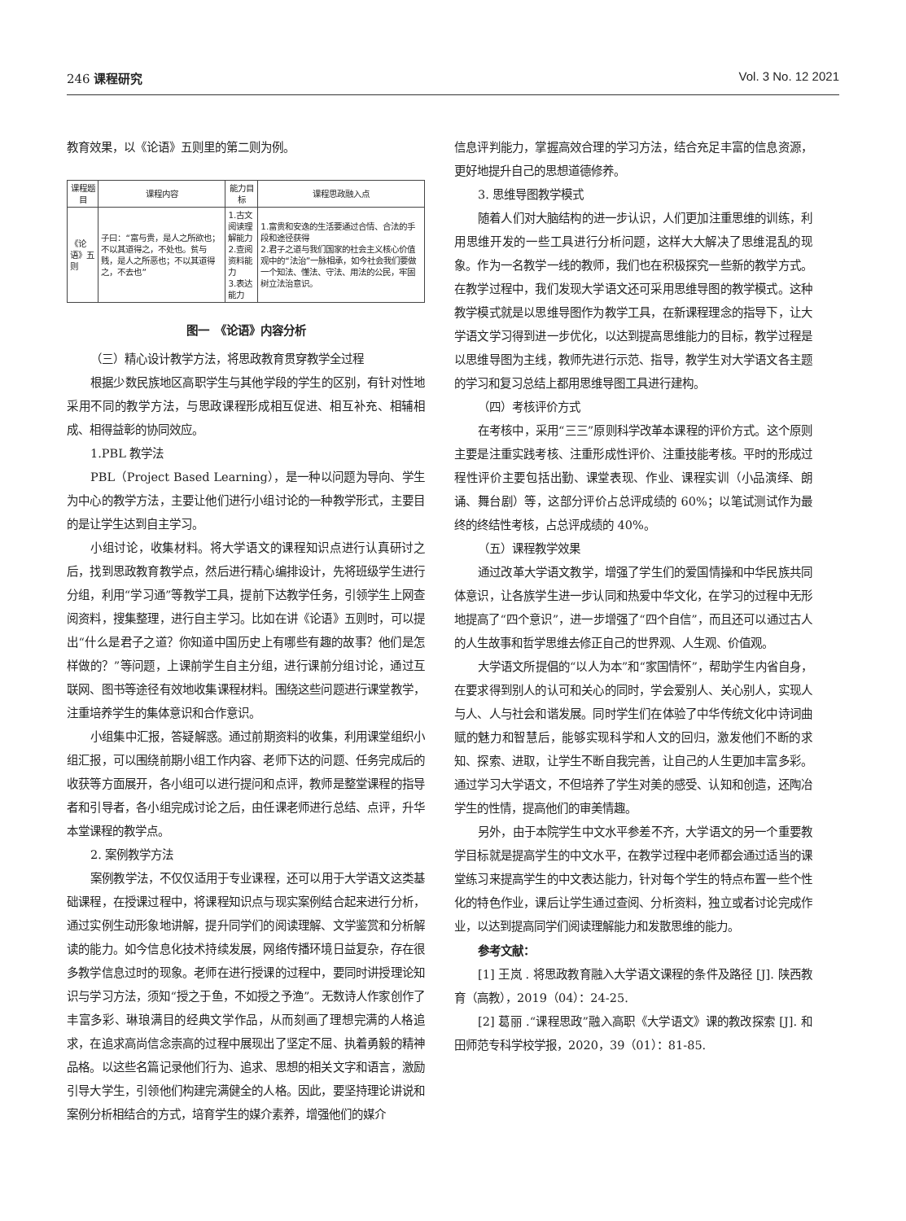246 课程研究 Vol. 3 No. 12 2021
教育效果，以《论语》五则里的第二则为例。
| 课程题目 | 课程内容 | 能力目标 | 课程思政融入点 |
| --- | --- | --- | --- |
| 《论语》五则 | 子曰：“富与贵，是人之所欲也；不以其道得之，不处也。贫与贱，是人之所恶也；不以其道得之，不去也” | 1.古文阅读理解能力 2.查阅资料能力 3.表达能力 | 1.富贵和安逸的生活要通过合情、合法的手段和途径获得 2.君子之道与我们国家的社会主义核心价值观中的“法治”一脉相承，如今社会我们要做一个知法、懂法、守法、用法的公民，牢固树立法治意识。 |
图一　《论语》内容分析
（三）精心设计教学方法，将思政教育贯穿教学全过程
根据少数民族地区高职学生与其他学段的学生的区别，有针对性地采用不同的教学方法，与思政课程形成相互促进、相互补充、相辅相成、相得益彰的协同效应。
1.PBL 教学法
PBL（Project Based Learning），是一种以问题为导向、学生为中心的教学方法，主要让他们进行小组讨论的一种教学形式，主要目的是让学生达到自主学习。
小组讨论，收集材料。将大学语文的课程知识点进行认真研讨之后，找到思政教育教学点，然后进行精心编排设计，先将班级学生进行分组，利用“学习通”等教学工具，提前下达教学任务，引领学生上网查阅资料，搜集整理，进行自主学习。比如在讲《论语》五则时，可以提出“什么是君子之道？你知道中国历史上有哪些有趣的故事？他们是怎样做的？”等问题，上课前学生自主分组，进行课前分组讨论，通过互联网、图书等途径有效地收集课程材料。围绕这些问题进行课堂教学，注重培养学生的集体意识和合作意识。
小组集中汇报，答疑解惑。通过前期资料的收集，利用课堂组织小组汇报，可以围绕前期小组工作内容、老师下达的问题、任务完成后的收获等方面展开，各小组可以进行提问和点评，教师是整堂课程的指导者和引导者，各小组完成讨论之后，由任课老师进行总结、点评，升华本堂课程的教学点。
2. 案例教学方法
案例教学法，不仅仅适用于专业课程，还可以用于大学语文这类基础课程，在授课过程中，将课程知识点与现实案例结合起来进行分析，通过实例生动形象地讲解，提升同学们的阅读理解、文学鉴赏和分析解读的能力。如今信息化技术持续发展，网络传播环境日益复杂，存在很多教学信息过时的现象。老师在进行授课的过程中，要同时讲授理论知识与学习方法，须知“授之于鱼，不如授之予渔”。无数诗人作家创作了丰富多彩、琳琅满目的经典文学作品，从而刻画了理想完满的人格追求，在追求高尚信念崇高的过程中展现出了坚定不屈、执着勇毅的精神品格。以这些名篇记录他们行为、追求、思想的相关文字和语言，激励引导大学生，引领他们构建完满健全的人格。因此，要坚持理论讲说和案例分析相结合的方式，培育学生的媒介素养，增强他们的媒介
信息评判能力，掌握高效合理的学习方法，结合充足丰富的信息资源，更好地提升自己的思想道德修养。
3. 思维导图教学模式
随着人们对大脑结构的进一步认识，人们更加注重思维的训练，利用思维开发的一些工具进行分析问题，这样大大解决了思维混乱的现象。作为一名教学一线的教师，我们也在积极探究一些新的教学方式。在教学过程中，我们发现大学语文还可采用思维导图的教学模式。这种教学模式就是以思维导图作为教学工具，在新课程理念的指导下，让大学语文学习得到进一步优化，以达到提高思维能力的目标，教学过程是以思维导图为主线，教师先进行示范、指导，教学生对大学语文各主题的学习和复习总结上都用思维导图工具进行建构。
（四）考核评价方式
在考核中，采用“三三”原则科学改革本课程的评价方式。这个原则主要是注重实践考核、注重形成性评价、注重技能考核。平时的形成过程性评价主要包括出勤、课堂表现、作业、课程实训（小品演绎、朗诵、舞台剧）等，这部分评价占总评成绩的 60%；以笔试测试作为最终的终结性考核，占总评成绩的 40%。
（五）课程教学效果
通过改革大学语文教学，增强了学生们的爱国情操和中华民族共同体意识，让各族学生进一步认同和热爱中华文化，在学习的过程中无形地提高了“四个意识”，进一步增强了“四个自信”，而且还可以通过古人的人生故事和哲学思维去修正自己的世界观、人生观、价值观。
大学语文所提倡的“以人为本”和“家国情怀”，帮助学生内省自身，在要求得到别人的认可和关心的同时，学会爱别人、关心别人，实现人与人、人与社会和谐发展。同时学生们在体验了中华传统文化中诗词曲赋的魅力和智慧后，能够实现科学和人文的回归，激发他们不断的求知、探索、进取，让学生不断自我完善，让自己的人生更加丰富多彩。通过学习大学语文，不但培养了学生对美的感受、认知和创造，还陶冶学生的性情，提高他们的审美情趣。
另外，由于本院学生中文水平参差不齐，大学语文的另一个重要教学目标就是提高学生的中文水平，在教学过程中老师都会通过适当的课堂练习来提高学生的中文表达能力，针对每个学生的特点布置一些个性化的特色作业，课后让学生通过查阅、分析资料，独立或者讨论完成作业，以达到提高同学们阅读理解能力和发散思维的能力。
参考文献：
[1] 王岚 . 将思政教育融入大学语文课程的条件及路径 [J]. 陕西教育（高教），2019（04）：24-25.
[2] 葛丽 .“课程思政”融入高职《大学语文》课的教改探索 [J]. 和田师范专科学校学报，2020，39（01）：81-85.